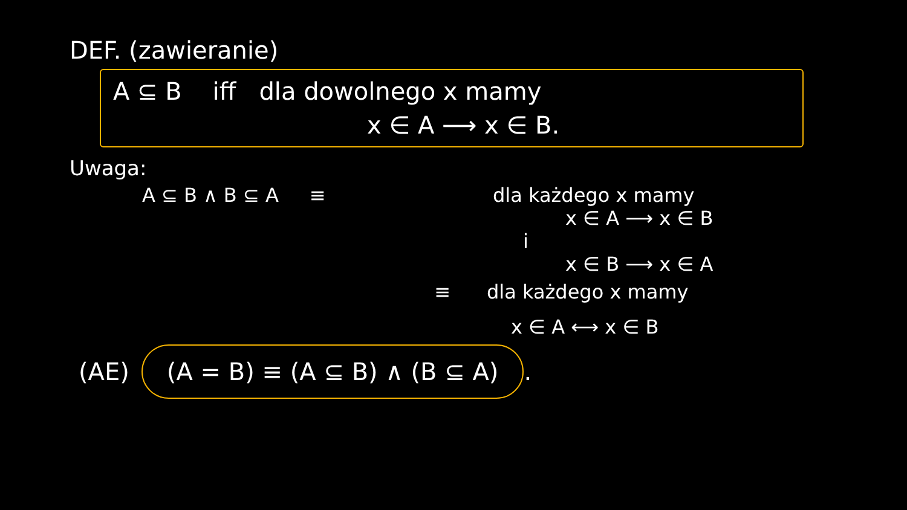DEF. (zawieranie)
A ⊆ B iff dla dowolnego x mamy
x ∈ A ⟶ x ∈ B.
Uwaga:
A ⊆ B ∧ B ⊆ A ≡ dla każdego x mamy
x ∈ A ⟶ x ∈ B
i
x ∈ B ⟶ x ∈ A
≡ dla każdego x mamy
x ∈ A ⟷ x ∈ B
(AE)
(A = B) ≡ (A ⊆ B) ∧ (B ⊆ A)
.